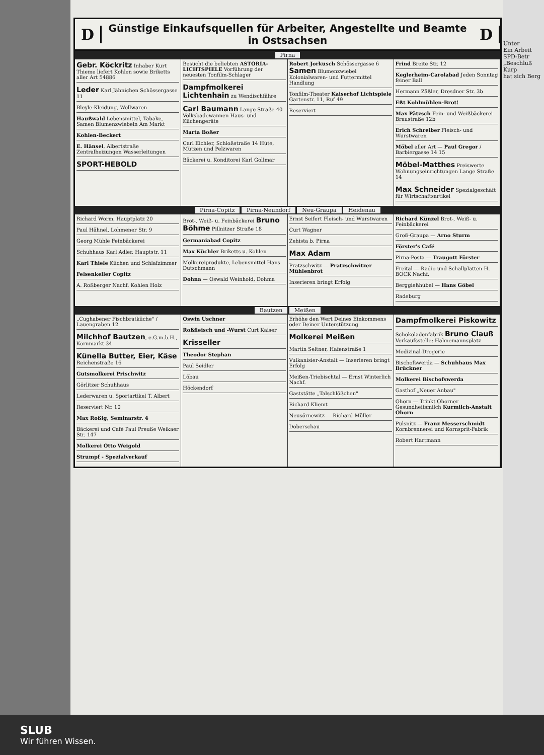D
Günstige Einkaufsquellen für Arbeiter, Angestellte und Beamte in Ostsachsen
D
Pirna
Gebr. Köckritz Inhaber Kurt Thieme liefert Kohlen sowie Briketts aller Art 54886
Leder Karl Jähnichen Schössergasse 11
Bleyle-Kleidung, Wollwaren
Haußwald Lebensmittel, Tabake, Samen Blumenzwiebeln Am Markt
Kohlen-Beckert
E. Hänsel, Albertstraße Zentralheizungen Wasserleitungen
SPORT-HEBOLD
Besucht die beliebten ASTORIA-LICHTSPIELE Vorführung der neuesten Tonfilm-Schlager
Dampfmolkerei Lichtenhain zu Wendischfähre
Carl Baumann Lange Straße 40 Volksbadewannen Haus- und Küchengeräte
Marta Boßer
Carl Eichler, Schloßstraße 14 Hüte, Mützen und Pelzwaren
Bäckerei u. Konditorei Karl Gollmar
Robert Jorkusch Schössergasse 6 Samen Blumenzwiebel Kolonialwaren- und Futtermittel Handlung
Tonfilm-Theater Kaiserhof Lichtspiele Gartenstr. 11, Ruf 49
Reserviert
Frind Breite Str. 12
Keglerheim-Carolabad Jeden Sonntag feiner Ball
Hermann Zäßler, Dresdner Str. 3b
Eßt Kohlmühlen-Brot!
Max Pätzsch Fein- und Weißbäckerei Braustraße 12b
Erich Schreiber Fleisch- und Wurstwaren
Möbel aller Art — Paul Gregor / Barbiergasse 14 15
Möbel-Matthes Preiswerte Wohnungseinrichtungen Lange Straße 14
Max Schneider Spezialgeschäft für Wirtschaftsartikel
Pirna-Copitz Pirna-Neundorf Neu-Graupa Heidenau
Richard Worm, Hauptplatz 20
Paul Hähnel, Lohmener Str. 9
Georg Mühle Feinbäckerei
Schuhhaus Karl Adler, Hauptstr. 11
Karl Thiele Küchen und Schlafzimmer
Felsenkeller Copitz
A. Roßberger Nachf. Kohlen Holz
Brot-, Weiß- u. Feinbäckerei Bruno Böhme Pillnitzer Straße 18
Germaniabad Copitz
Max Küchler Briketts u. Kohlen
Molkereiprodukte, Lebensmittel Hans Dutschmann
Dohna — Oswald Weinhold, Dohma
Ernst Seifert Fleisch- und Wurstwaren
Curt Wagner
Zehista b. Pirna
Max Adam
Pratzschwitz — Pratzschwitzer Mühlenbrot
Inserieren bringt Erfolg
Richard Künzel Brot-, Weiß- u. Feinbäckerei
Groß-Graupa — Arno Sturm
Förster's Café
Pirna-Posta — Traugott Förster
Freital — Radio und Schallplatten H. BOCK Nachf.
Berggießhübel — Hans Göbel
Radeburg
Bautzen Meißen
„Cughabener Fischbratküche" / Lauengraben 12
Milchhof Bautzen, e.G.m.b.H., Kornmarkt 34
Künella Butter, Eier, Käse Reichenstraße 16
Gutsmolkerei Prischwitz
Görlitzer Schuhhaus
Lederwaren u. Sportartikel T. Albert
Reserviert Nr. 10
Max Roßig, Seminarstr. 4
Bäckerei und Café Paul Preuße Weikaer Str. 147
Molkerei Otto Weigold
Strumpf - Spezialverkauf
Oswin Uschner
Roßfleisch und -Wurst Curt Kaiser
Krisseller
Theodor Stephan
Paul Seidler
Löbau
Höckendorf
Erhöhe den Wert Deines Einkommens oder Deiner Unterstützung
Molkerei Meißen
Martin Seltner, Hafenstraße 1
Vulkanisier-Anstalt — Inserieren bringt Erfolg
Meißen-Triebischtal — Ernst Winterlich Nachf.
Gaststätte „Talschlößchen"
Richard Kliemt
Neusörnewitz — Richard Müller
Doberschau
Dampfmolkerei Piskowitz
Schokoladenfabrik Bruno Clauß Verkaufsstelle: Hahnemannsplatz
Medizinal-Drogerie
Bischofswerda — Schuhhaus Max Brückner
Molkerei Bischofswerda
Gasthof „Neuer Anbau"
Ohorn — Trinkt Ohorner Gesundheitsmilch Kurmilch-Anstalt Ohorn
Pulsnitz — Franz Messerschmidt Kornbrennerei und Kornsprit-Fabrik
Robert Hartmann
Unter
Ein Arbeit
SPD-Betr
„Beschluß
Kurp
hat sich Berg
SLUB
Wir führen Wissen.